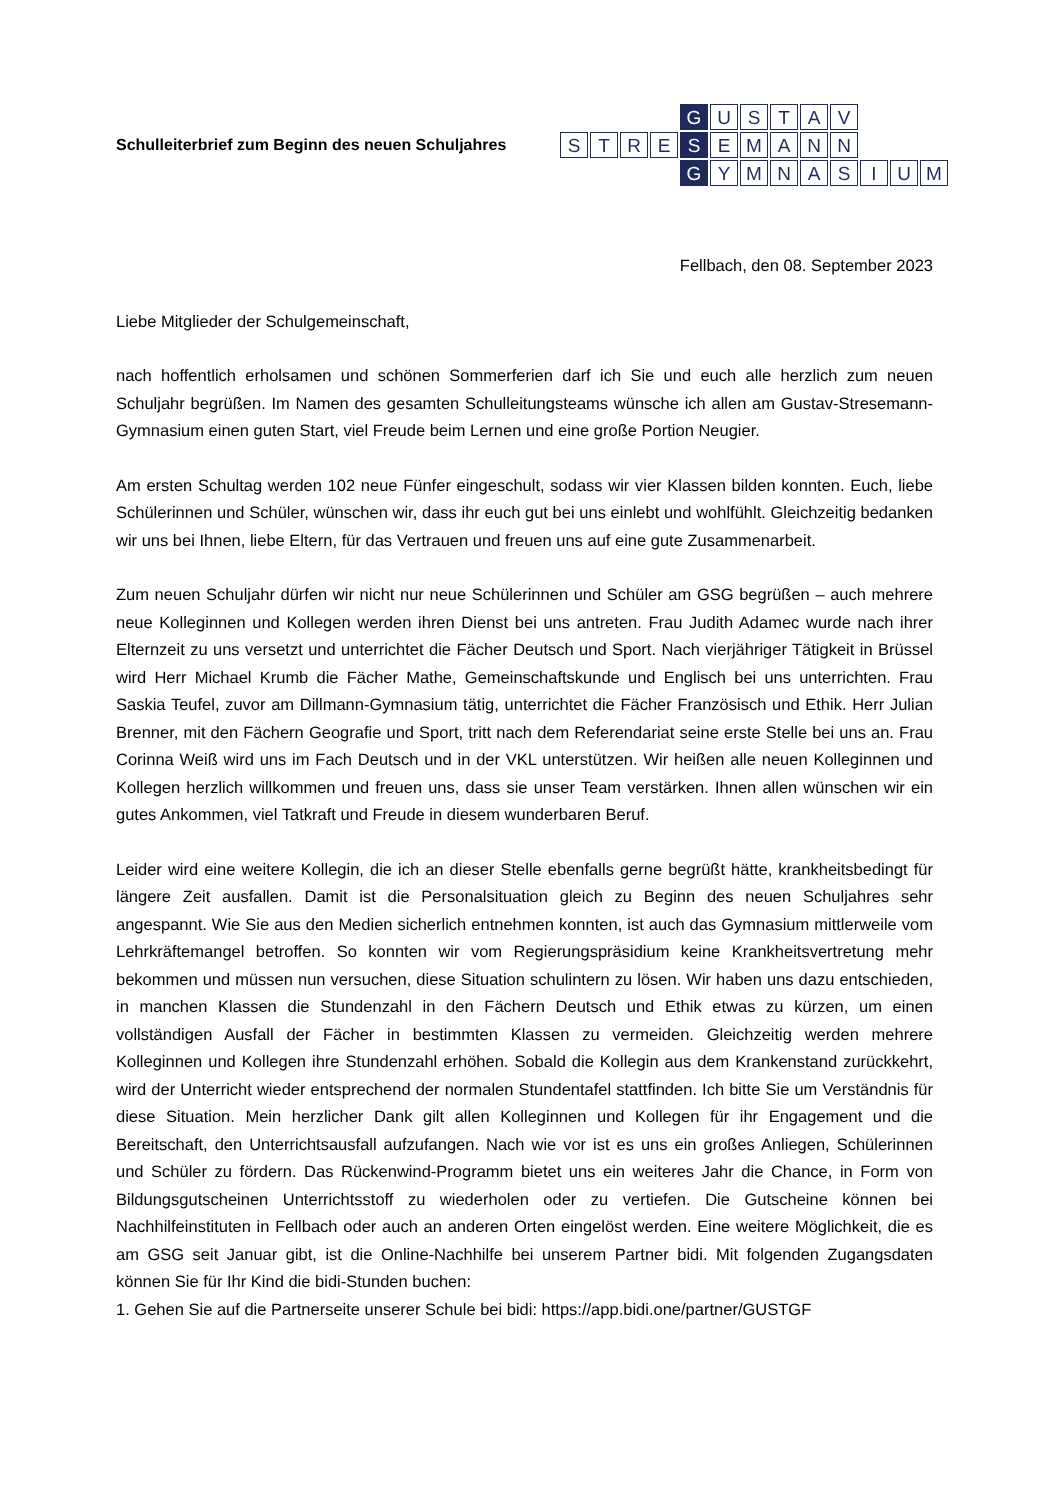Schulleiterbrief zum Beginn des neuen Schuljahres
G USTAV STRE S EMANN G YMNASIUM
Fellbach, den 08. September 2023
Liebe Mitglieder der Schulgemeinschaft,
nach hoffentlich erholsamen und schönen Sommerferien darf ich Sie und euch alle herzlich zum neuen Schuljahr begrüßen. Im Namen des gesamten Schulleitungsteams wünsche ich allen am Gustav-Stresemann-Gymnasium einen guten Start, viel Freude beim Lernen und eine große Portion Neugier.
Am ersten Schultag werden 102 neue Fünfer eingeschult, sodass wir vier Klassen bilden konnten. Euch, liebe Schülerinnen und Schüler, wünschen wir, dass ihr euch gut bei uns einlebt und wohlfühlt. Gleichzeitig bedanken wir uns bei Ihnen, liebe Eltern, für das Vertrauen und freuen uns auf eine gute Zusammenarbeit.
Zum neuen Schuljahr dürfen wir nicht nur neue Schülerinnen und Schüler am GSG begrüßen – auch mehrere neue Kolleginnen und Kollegen werden ihren Dienst bei uns antreten. Frau Judith Adamec wurde nach ihrer Elternzeit zu uns versetzt und unterrichtet die Fächer Deutsch und Sport. Nach vierjähriger Tätigkeit in Brüssel wird Herr Michael Krumb die Fächer Mathe, Gemeinschaftskunde und Englisch bei uns unterrichten. Frau Saskia Teufel, zuvor am Dillmann-Gymnasium tätig, unterrichtet die Fächer Französisch und Ethik. Herr Julian Brenner, mit den Fächern Geografie und Sport, tritt nach dem Referendariat seine erste Stelle bei uns an. Frau Corinna Weiß wird uns im Fach Deutsch und in der VKL unterstützen. Wir heißen alle neuen Kolleginnen und Kollegen herzlich willkommen und freuen uns, dass sie unser Team verstärken. Ihnen allen wünschen wir ein gutes Ankommen, viel Tatkraft und Freude in diesem wunderbaren Beruf.
Leider wird eine weitere Kollegin, die ich an dieser Stelle ebenfalls gerne begrüßt hätte, krankheitsbedingt für längere Zeit ausfallen. Damit ist die Personalsituation gleich zu Beginn des neuen Schuljahres sehr angespannt. Wie Sie aus den Medien sicherlich entnehmen konnten, ist auch das Gymnasium mittlerweile vom Lehrkräftemangel betroffen. So konnten wir vom Regierungspräsidium keine Krankheitsvertretung mehr bekommen und müssen nun versuchen, diese Situation schulintern zu lösen. Wir haben uns dazu entschieden, in manchen Klassen die Stundenzahl in den Fächern Deutsch und Ethik etwas zu kürzen, um einen vollständigen Ausfall der Fächer in bestimmten Klassen zu vermeiden. Gleichzeitig werden mehrere Kolleginnen und Kollegen ihre Stundenzahl erhöhen. Sobald die Kollegin aus dem Krankenstand zurückkehrt, wird der Unterricht wieder entsprechend der normalen Stundentafel stattfinden. Ich bitte Sie um Verständnis für diese Situation. Mein herzlicher Dank gilt allen Kolleginnen und Kollegen für ihr Engagement und die Bereitschaft, den Unterrichtsausfall aufzufangen. Nach wie vor ist es uns ein großes Anliegen, Schülerinnen und Schüler zu fördern. Das Rückenwind-Programm bietet uns ein weiteres Jahr die Chance, in Form von Bildungsgutscheinen Unterrichtsstoff zu wiederholen oder zu vertiefen. Die Gutscheine können bei Nachhilfeinstituten in Fellbach oder auch an anderen Orten eingelöst werden. Eine weitere Möglichkeit, die es am GSG seit Januar gibt, ist die Online-Nachhilfe bei unserem Partner bidi. Mit folgenden Zugangsdaten können Sie für Ihr Kind die bidi-Stunden buchen:
1. Gehen Sie auf die Partnerseite unserer Schule bei bidi: https://app.bidi.one/partner/GUSTGF